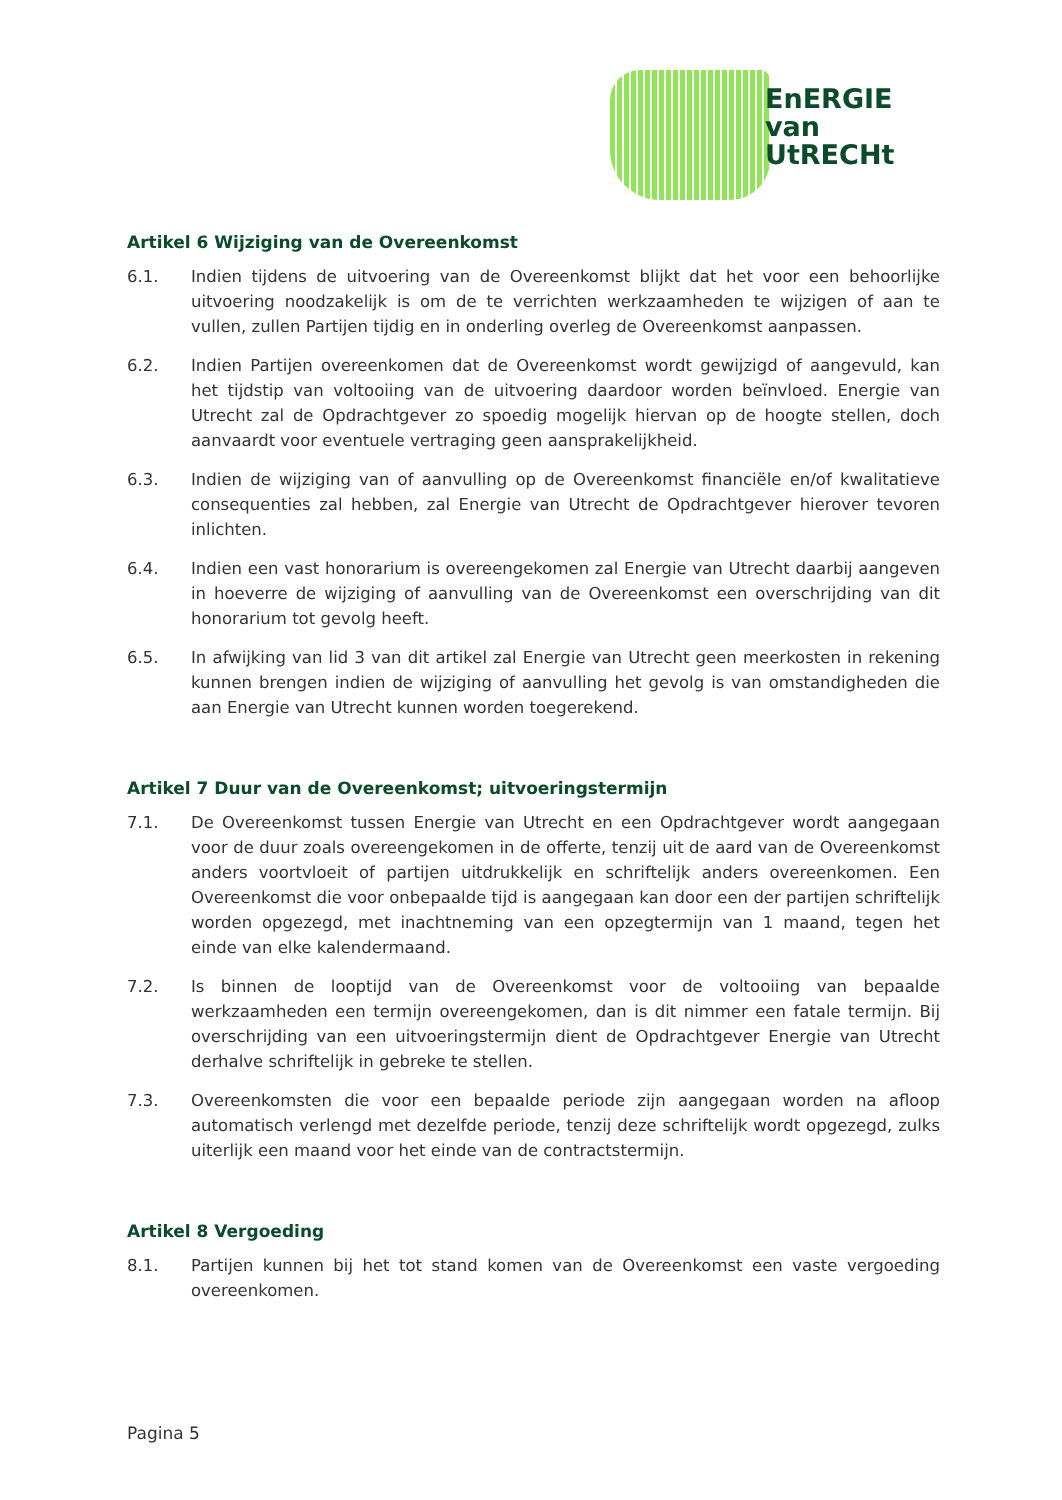EnERGIE
van
UtRECHt
Artikel 6 Wijziging van de Overeenkomst
6.1. Indien tijdens de uitvoering van de Overeenkomst blijkt dat het voor een behoorlijke uitvoering noodzakelijk is om de te verrichten werkzaamheden te wijzigen of aan te vullen, zullen Partijen tijdig en in onderling overleg de Overeenkomst aanpassen.
6.2. Indien Partijen overeenkomen dat de Overeenkomst wordt gewijzigd of aangevuld, kan het tijdstip van voltooiing van de uitvoering daardoor worden beïnvloed. Energie van Utrecht zal de Opdrachtgever zo spoedig mogelijk hiervan op de hoogte stellen, doch aanvaardt voor eventuele vertraging geen aansprakelijkheid.
6.3. Indien de wijziging van of aanvulling op de Overeenkomst financiële en/of kwalitatieve consequenties zal hebben, zal Energie van Utrecht de Opdrachtgever hierover tevoren inlichten.
6.4. Indien een vast honorarium is overeengekomen zal Energie van Utrecht daarbij aangeven in hoeverre de wijziging of aanvulling van de Overeenkomst een overschrijding van dit honorarium tot gevolg heeft.
6.5. In afwijking van lid 3 van dit artikel zal Energie van Utrecht geen meerkosten in rekening kunnen brengen indien de wijziging of aanvulling het gevolg is van omstandigheden die aan Energie van Utrecht kunnen worden toegerekend.
Artikel 7 Duur van de Overeenkomst; uitvoeringstermijn
7.1. De Overeenkomst tussen Energie van Utrecht en een Opdrachtgever wordt aangegaan voor de duur zoals overeengekomen in de offerte, tenzij uit de aard van de Overeenkomst anders voortvloeit of partijen uitdrukkelijk en schriftelijk anders overeenkomen. Een Overeenkomst die voor onbepaalde tijd is aangegaan kan door een der partijen schriftelijk worden opgezegd, met inachtneming van een opzegtermijn van 1 maand, tegen het einde van elke kalendermaand.
7.2. Is binnen de looptijd van de Overeenkomst voor de voltooiing van bepaalde werkzaamheden een termijn overeengekomen, dan is dit nimmer een fatale termijn. Bij overschrijding van een uitvoeringstermijn dient de Opdrachtgever Energie van Utrecht derhalve schriftelijk in gebreke te stellen.
7.3. Overeenkomsten die voor een bepaalde periode zijn aangegaan worden na afloop automatisch verlengd met dezelfde periode, tenzij deze schriftelijk wordt opgezegd, zulks uiterlijk een maand voor het einde van de contractstermijn.
Artikel 8 Vergoeding
8.1. Partijen kunnen bij het tot stand komen van de Overeenkomst een vaste vergoeding overeenkomen.
Pagina 5